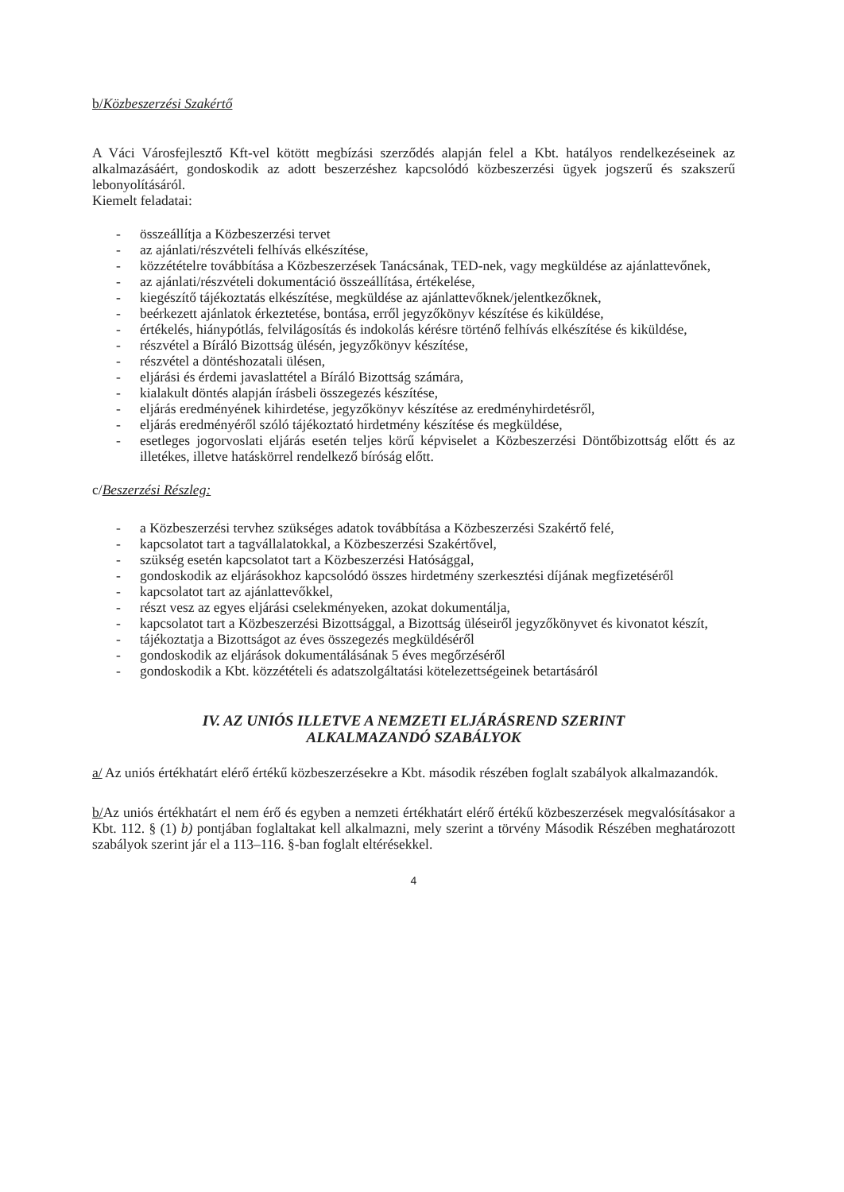b/Közbeszerzési Szakértő
A Váci Városfejlesztő Kft-vel kötött megbízási szerződés alapján felel a Kbt. hatályos rendelkezéseinek az alkalmazásáért, gondoskodik az adott beszerzéshez kapcsolódó közbeszerzési ügyek jogszerű és szakszerű lebonyolításáról.
Kiemelt feladatai:
- összeállítja a Közbeszerzési tervet
- az ajánlati/részvételi felhívás elkészítése,
- közzétételre továbbítása a Közbeszerzések Tanácsának, TED-nek, vagy megküldése az ajánlattevőnek,
- az ajánlati/részvételi dokumentáció összeállítása, értékelése,
- kiegészítő tájékoztatás elkészítése, megküldése az ajánlattevőknek/jelentkezőknek,
- beérkezett ajánlatok érkeztetése, bontása, erről jegyzőkönyv készítése és kiküldése,
- értékelés, hiánypótlás, felvilágosítás és indokolás kérésre történő felhívás elkészítése és kiküldése,
- részvétel a Bíráló Bizottság ülésén, jegyzőkönyv készítése,
- részvétel a döntéshozatali ülésen,
- eljárási és érdemi javaslattétel a Bíráló Bizottság számára,
- kialakult döntés alapján írásbeli összegezés készítése,
- eljárás eredményének kihirdetése, jegyzőkönyv készítése az eredményhirdetésről,
- eljárás eredményéről szóló tájékoztató hirdetmény készítése és megküldése,
- esetleges jogorvoslati eljárás esetén teljes körű képviselet a Közbeszerzési Döntőbizottság előtt és az illetékes, illetve hatáskörrel rendelkező bíróság előtt.
c/Beszerzési Részleg:
- a Közbeszerzési tervhez szükséges adatok továbbítása a Közbeszerzési Szakértő felé,
- kapcsolatot tart a tagvállalatokkal, a Közbeszerzési Szakértővel,
- szükség esetén kapcsolatot tart a Közbeszerzési Hatósággal,
- gondoskodik az eljárásokhoz kapcsolódó összes hirdetmény szerkesztési díjának megfizetéséről
- kapcsolatot tart az ajánlattevőkkel,
- részt vesz az egyes eljárási cselekményeken, azokat dokumentálja,
- kapcsolatot tart a Közbeszerzési Bizottsággal, a Bizottság üléseiről jegyzőkönyvet és kivonatot készít,
- tájékoztatja a Bizottságot az éves összegezés megküldéséről
- gondoskodik az eljárások dokumentálásának 5 éves megőrzéséről
- gondoskodik a Kbt. közzétételi és adatszolgáltatási kötelezettségeinek betartásáról
IV. AZ UNIÓS ILLETVE A NEMZETI ELJÁRÁSREND SZERINT
ALKALMAZANDÓ SZABÁLYOK
a/ Az uniós értékhatárt elérő értékű közbeszerzésekre a Kbt. második részében foglalt szabályok alkalmazandók.
b/Az uniós értékhatárt el nem érő és egyben a nemzeti értékhatárt elérő értékű közbeszerzések megvalósításakor a Kbt. 112. § (1) b) pontjában foglaltakat kell alkalmazni, mely szerint a törvény Második Részében meghatározott szabályok szerint jár el a 113–116. §-ban foglalt eltérésekkel.
4